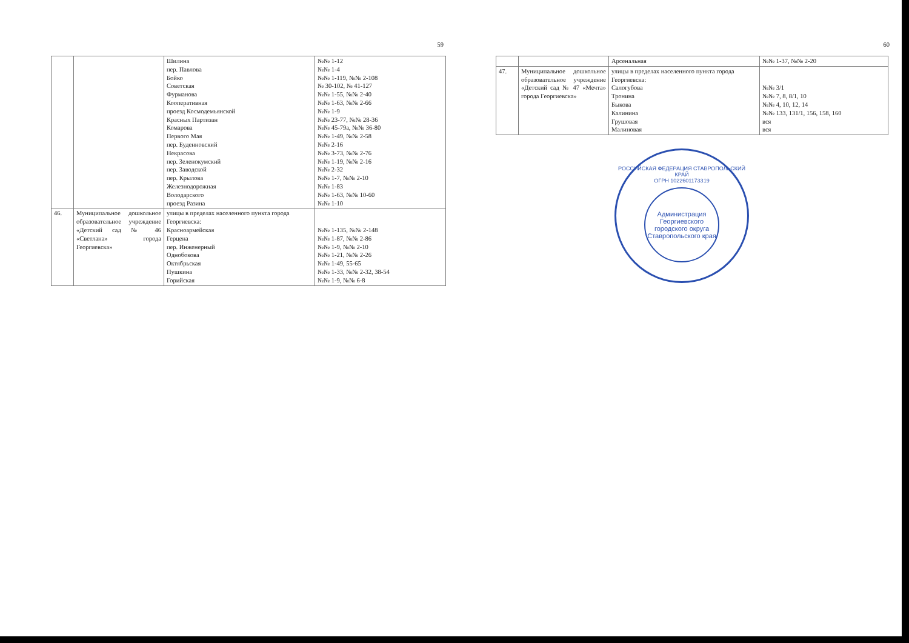59
| | | Шилина пер. Павлова Бойко Советская Фурманова Кооперативная проезд Космодемьянской Красных Партизан Комарова Первого Мая пер. Буденновский Некрасова пер. Зеленокумский пер. Заводской пер. Крылова Железнодорожная Володарского проезд Разина | №№ 1-12 №№ 1-4 №№ 1-119, №№ 2-108 № 30-102, № 41-127 №№ 1-55, №№ 2-40 №№ 1-63, №№ 2-66 №№ 1-9 №№ 23-77, №№ 28-36 №№ 45-79а, №№ 36-80 №№ 1-49, №№ 2-58 №№ 2-16 №№ 3-73, №№ 2-76 №№ 1-19, №№ 2-16 №№ 2-32 №№ 1-7, №№ 2-10 №№ 1-83 №№ 1-63, №№ 10-60 №№ 1-10 |
| 46. | Муниципальное дошкольное образовательное учреждение «Детский сад № 46 «Светлана» города Георгиевска» | улицы в пределах населенного пункта города Георгиевска: Красноармейская Герцена пер. Инженерный Однобокова Октябрьская Пушкина Горийская | №№ 1-135, №№ 2-148 №№ 1-87, №№ 2-86 №№ 1-9, №№ 2-10 №№ 1-21, №№ 2-26 №№ 1-49, 55-65 №№ 1-33, №№ 2-32, 38-54 №№ 1-9, №№ 6-8 |
60
| | | Арсенальная | №№ 1-37, №№ 2-20 |
| 47. | Муниципальное дошкольное образовательное учреждение «Детский сад № 47 «Мечта» города Георгиевска» | улицы в пределах населенного пункта города Георгиевска: Салогубова Тронина Быкова Калинина Грушовая Малиновая | №№ 3/1 №№ 7, 8, 8/1, 10 №№ 4, 10, 12, 14 №№ 133, 131/1, 156, 158, 160 вся вся |
РОССИЙСКАЯ ФЕДЕРАЦИЯ СТАВРОПОЛЬСКИЙ КРАЙ
ОГРН 1022601173319
Администрация Георгиевского городского округа Ставропольского края